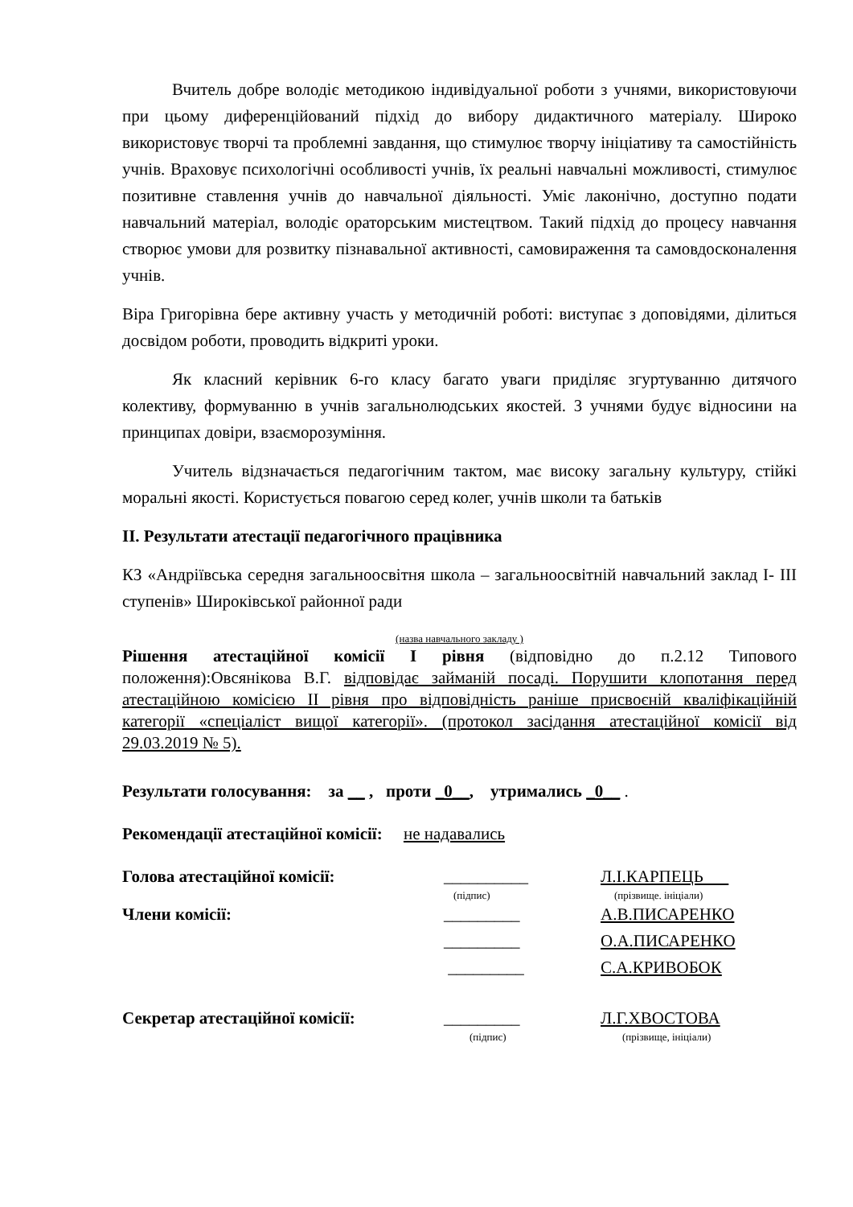Вчитель добре володіє методикою індивідуальної роботи з учнями, використовуючи при цьому диференційований підхід до вибору дидактичного матеріалу. Широко використовує творчі та проблемні завдання, що стимулює творчу ініціативу та самостійність учнів. Враховує психологічні особливості учнів, їх реальні навчальні можливості, стимулює позитивне ставлення учнів до навчальної діяльності. Уміє лаконічно, доступно подати навчальний матеріал, володіє ораторським мистецтвом. Такий підхід до процесу навчання створює умови для розвитку пізнавальної активності, самовираження та самовдосконалення учнів.
Віра Григорівна бере активну участь у методичній роботі: виступає з доповідями, ділиться досвідом роботи, проводить відкриті уроки.
Як класний керівник 6-го класу багато уваги приділяє згуртуванню дитячого колективу, формуванню в учнів загальнолюдських якостей. З учнями будує відносини на принципах довіри, взаєморозуміння.
Учитель відзначається педагогічним тактом, має високу загальну культуру, стійкі моральні якості. Користується повагою серед колег, учнів школи та батьків
ІІ. Результати атестації педагогічного працівника
КЗ «Андріївська середня загальноосвітня школа – загальноосвітній навчальний заклад І- ІІІ ступенів» Широківської районної ради
(назва навчального закладу )
Рішення атестаційної комісії І рівня (відповідно до п.2.12 Типового положення):Овсянікова В.Г. відповідає займаній посаді. Порушити клопотання перед атестаційною комісією ІІ рівня про відповідність раніше присвоєній кваліфікаційній категорії «спеціаліст вищої категорії». (протокол засідання атестаційної комісії від 29.03.2019 № 5).
Результати голосування: за __ , проти _0__, утримались _0__ .
Рекомендації атестаційної комісії: не надавались
Голова атестаційної комісії: __________ Л.І.КАРПЕЦЬ
(підпис) (прізвище. ініціали)
Члени комісії: _________ А.В.ПИСАРЕНКО
_________ О.А.ПИСАРЕНКО
_________ С.А.КРИВОБОК
Секретар атестаційної комісії: _________ Л.Г.ХВОСТОВА
(підпис) (прізвище, ініціали)